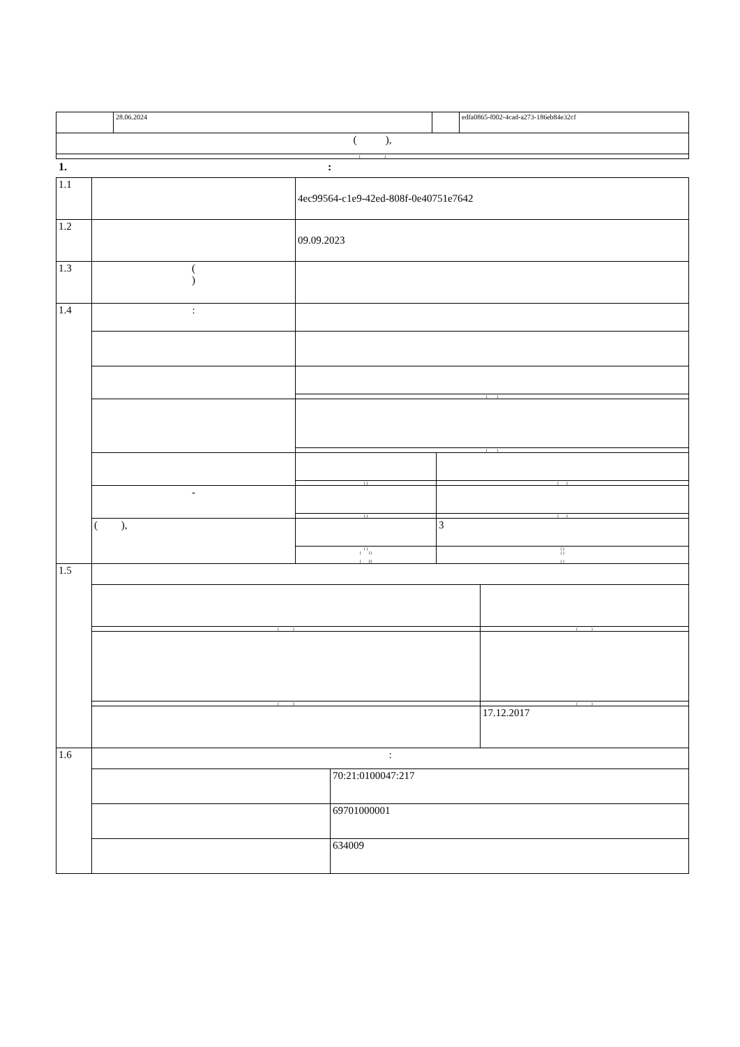| | 28.06.2024 | | edfa0865-f002-4cad-a273-186eb84e32cf |
| ( ), | | | |
| ( ) | | | |
1. :
| 1.1 | | 4ec99564-c1e9-42ed-808f-0e40751e7642 | |
| 1.2 | | 09.09.2023 | |
| 1.3 | ( ) | | |
| 1.4 | : | | |
| | | ( ) | |
| | | ( ) | |
| | | ( ) | ( ) |
| | - | | |
| | | ( ) | ( ) |
| | ( ), | | 3 |
| | | ( ) ( 1) ( 2) | ( ) ( ) ( ) |
| 1.5 | | |
| | ( ) | ( ) |
| | ( ) | ( ) |
| | | 17.12.2017 |
| 1.6 | : | |
| | | 70:21:0100047:217 |
| | | 69701000001 |
| | | 634009 |